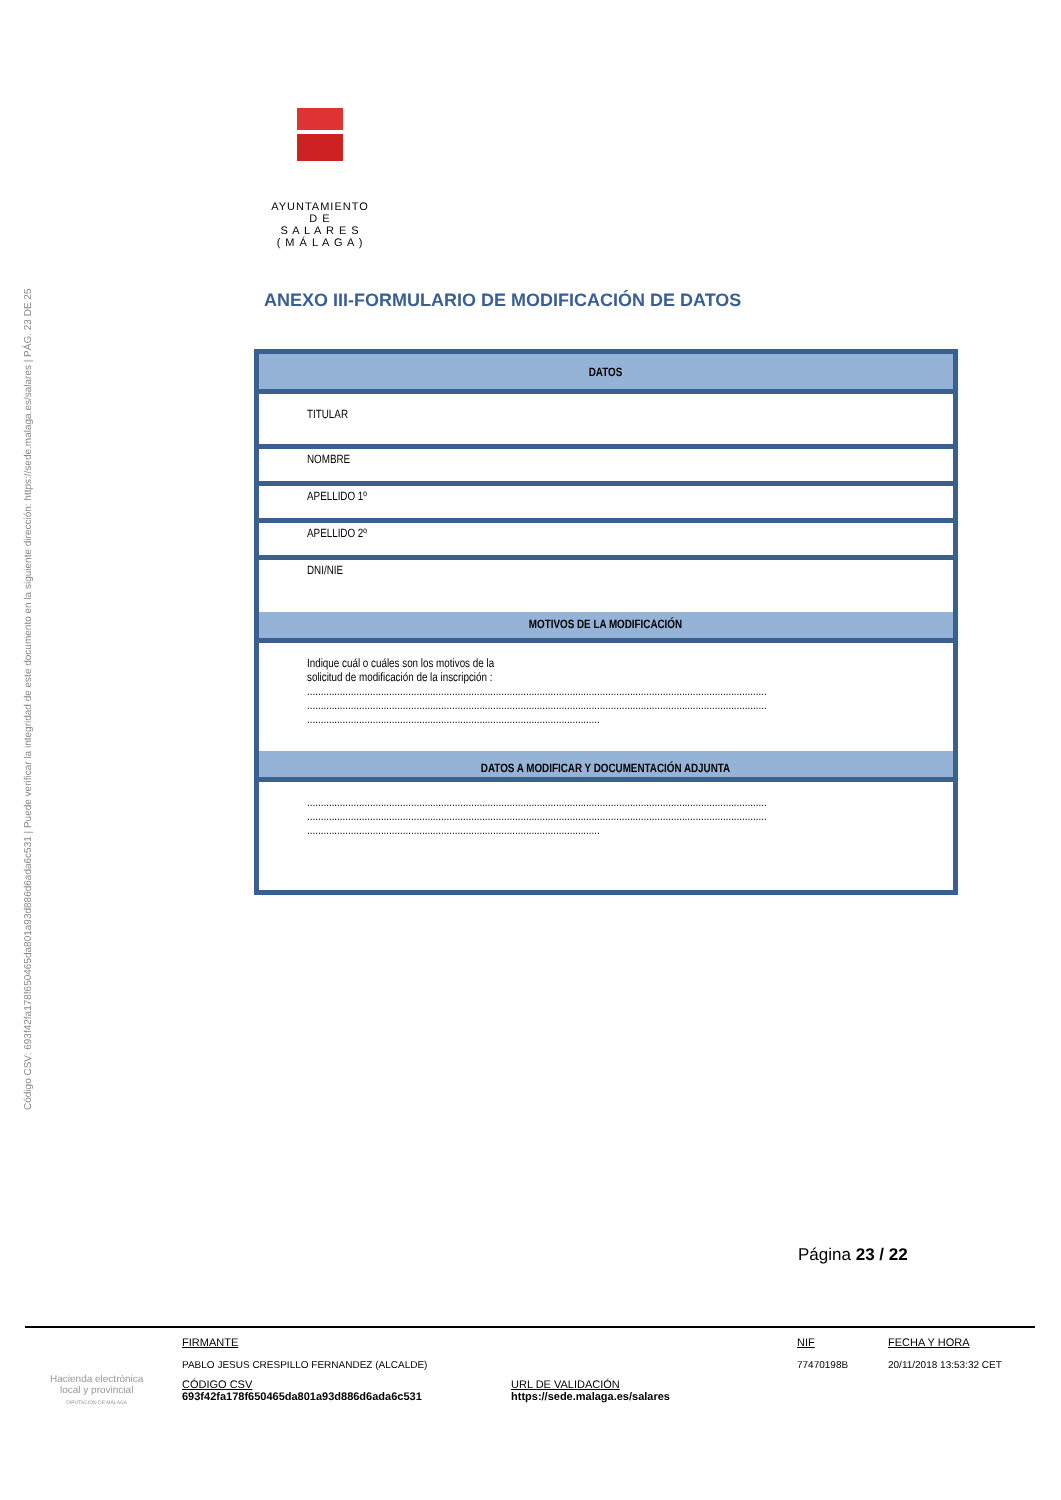Código CSV: 693f42fa178f650465da801a93d886d6ada6c531 | Puede verificar la integridad de este documento en la siguiente dirección: https://sede.malaga.es/salares | PÁG. 23 DE 25
AYUNTAMIENTO
D E
S A L A R E S
( M Á L A G A )
ANEXO III-FORMULARIO DE MODIFICACIÓN DE DATOS
| DATOS |
| --- |
| TITULAR |
| NOMBRE |
| APELLIDO 1º |
| APELLIDO 2º |
| DNI/NIE |
| MOTIVOS DE LA MODIFICACIÓN |
| Indique cuál o cuáles son los motivos de la solicitud de modificación de la inscripción : ........................................................................................................................................................................ ........................................................................................................................................................................ ........................................................................................................... |
| DATOS A MODIFICAR Y DOCUMENTACIÓN ADJUNTA |
| ........................................................................................................................................................................ ........................................................................................................................................................................ ........................................................................................................... |
Página 23 / 22
Hacienda electrónica
local y provincial
DIPUTACIÓN DE MÁLAGA
FIRMANTE
PABLO JESUS CRESPILLO FERNANDEZ (ALCALDE)
NIF
77470198B
FECHA Y HORA
20/11/2018 13:53:32 CET
CÓDIGO CSV
693f42fa178f650465da801a93d886d6ada6c531
URL DE VALIDACIÓN
https://sede.malaga.es/salares